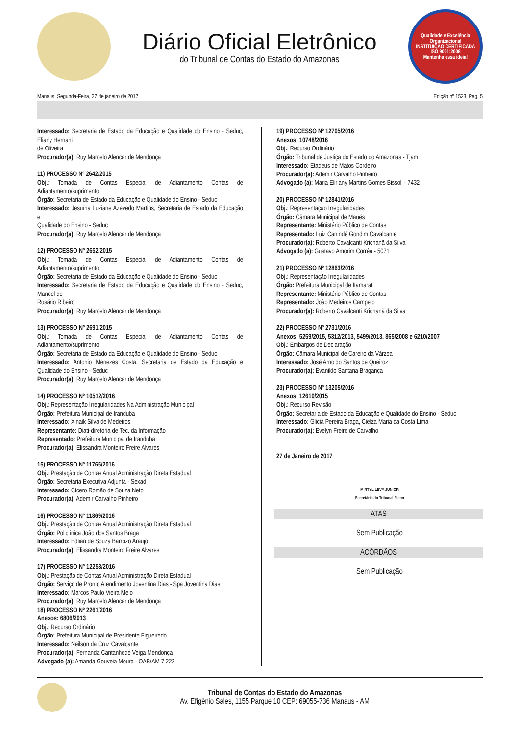Diário Oficial Eletrônico
do Tribunal de Contas do Estado do Amazonas
Qualidade e Excelência Organizacional
INSTITUIÇÃO CERTIFICADA
ISO 9001:2008
Mantenha essa ideia!
Manaus, Segunda-Feira, 27 de janeiro de 2017 Edição nº 1523, Pag. 5
Interessado: Secretaria de Estado da Educação e Qualidade do Ensino - Seduc, Eliany Hernani
de Oliveira
Procurador(a): Ruy Marcelo Alencar de Mendonça
11) PROCESSO Nº 2642/2015
Obj.: Tomada de Contas Especial de Adiantamento Contas de Adiantamento/suprimento
Órgão: Secretaria de Estado da Educação e Qualidade do Ensino - Seduc
Interessado: Jesuína Luziane Azevedo Martins, Secretaria de Estado da Educação e
Qualidade do Ensino - Seduc
Procurador(a): Ruy Marcelo Alencar de Mendonça
12) PROCESSO Nº 2652/2015
Obj.: Tomada de Contas Especial de Adiantamento Contas de Adiantamento/suprimento
Órgão: Secretaria de Estado da Educação e Qualidade do Ensino - Seduc
Interessado: Secretaria de Estado da Educação e Qualidade do Ensino - Seduc, Manoel do
Rosário Ribeiro
Procurador(a): Ruy Marcelo Alencar de Mendonça
13) PROCESSO Nº 2691/2015
Obj.: Tomada de Contas Especial de Adiantamento Contas de Adiantamento/suprimento
Órgão: Secretaria de Estado da Educação e Qualidade do Ensino - Seduc
Interessado: Antonio Menezes Costa, Secretaria de Estado da Educação e Qualidade do Ensino - Seduc
Procurador(a): Ruy Marcelo Alencar de Mendonça
14) PROCESSO Nº 10512/2016
Obj.: Representação Irregularidades Na Administração Municipal
Órgão: Prefeitura Municipal de Iranduba
Interessado: Xinaik Silva de Medeiros
Representante: Diati-diretoria de Tec. da Informação
Representado: Prefeitura Municipal de Iranduba
Procurador(a): Elissandra Monteiro Freire Alvares
15) PROCESSO Nº 11765/2016
Obj.: Prestação de Contas Anual Administração Direta Estadual
Órgão: Secretaria Executiva Adjunta - Sexad
Interessado: Cícero Romão de Souza Neto
Procurador(a): Ademir Carvalho Pinheiro
16) PROCESSO Nº 11869/2016
Obj.: Prestação de Contas Anual Administração Direta Estadual
Órgão: Policlínica João dos Santos Braga
Interessado: Edlian de Souza Barrozo Araújo
Procurador(a): Elissandra Monteiro Freire Alvares
17) PROCESSO Nº 12253/2016
Obj.: Prestação de Contas Anual Administração Direta Estadual
Órgão: Serviço de Pronto Atendimento Joventina Dias - Spa Joventina Dias
Interessado: Marcos Paulo Vieira Melo
Procurador(a): Ruy Marcelo Alencar de Mendonça
18) PROCESSO Nº 2261/2016
Anexos: 6806/2013
Obj.: Recurso Ordinário
Órgão: Prefeitura Municipal de Presidente Figueiredo
Interessado: Neilson da Cruz Cavalcante
Procurador(a): Fernanda Cantanhede Veiga Mendonça
Advogado (a): Amanda Gouveia Moura - OAB/AM 7.222
19) PROCESSO Nº 12705/2016
Anexos: 10748/2016
Obj.: Recurso Ordinário
Órgão: Tribunal de Justiça do Estado do Amazonas - Tjam
Interessado: Etadeus de Matos Cordeiro
Procurador(a): Ademir Carvalho Pinheiro
Advogado (a): Maria Eliriany Martins Gomes Bissoli - 7432
20) PROCESSO Nº 12841/2016
Obj.: Representação Irregularidades
Órgão: Câmara Municipal de Maués
Representante: Ministério Público de Contas
Representado: Luiz Canindé Gondim Cavalcante
Procurador(a): Roberto Cavalcanti Krichanã da Silva
Advogado (a): Gustavo Amorim Corrêa - 5071
21) PROCESSO Nº 12863/2016
Obj.: Representação Irregularidades
Órgão: Prefeitura Municipal de Itamarati
Representante: Ministério Público de Contas
Representado: João Medeiros Campelo
Procurador(a): Roberto Cavalcanti Krichanã da Silva
22) PROCESSO Nº 2731/2016
Anexos: 5259/2015, 5312/2013, 5499/2013, 865/2008 e 6210/2007
Obj.: Embargos de Declaração
Órgão: Câmara Municipal de Careiro da Várzea
Interessado: José Arnoldo Santos de Queiroz
Procurador(a): Evanildo Santana Bragança
23) PROCESSO Nº 13205/2016
Anexos: 12610/2015
Obj.: Recurso Revisão
Órgão: Secretaria de Estado da Educação e Qualidade do Ensino - Seduc
Interessado: Glicia Pereira Braga, Cielza Maria da Costa Lima
Procurador(a): Evelyn Freire de Carvalho
27 de Janeiro de 2017
MIRTYL LEVY JUNIOR
Secretário do Tribunal Pleno
ATAS
Sem Publicação
ACÓRDÃOS
Sem Publicação
Tribunal de Contas do Estado do Amazonas
Av. Efigênio Sales, 1155 Parque 10 CEP: 69055-736 Manaus - AM